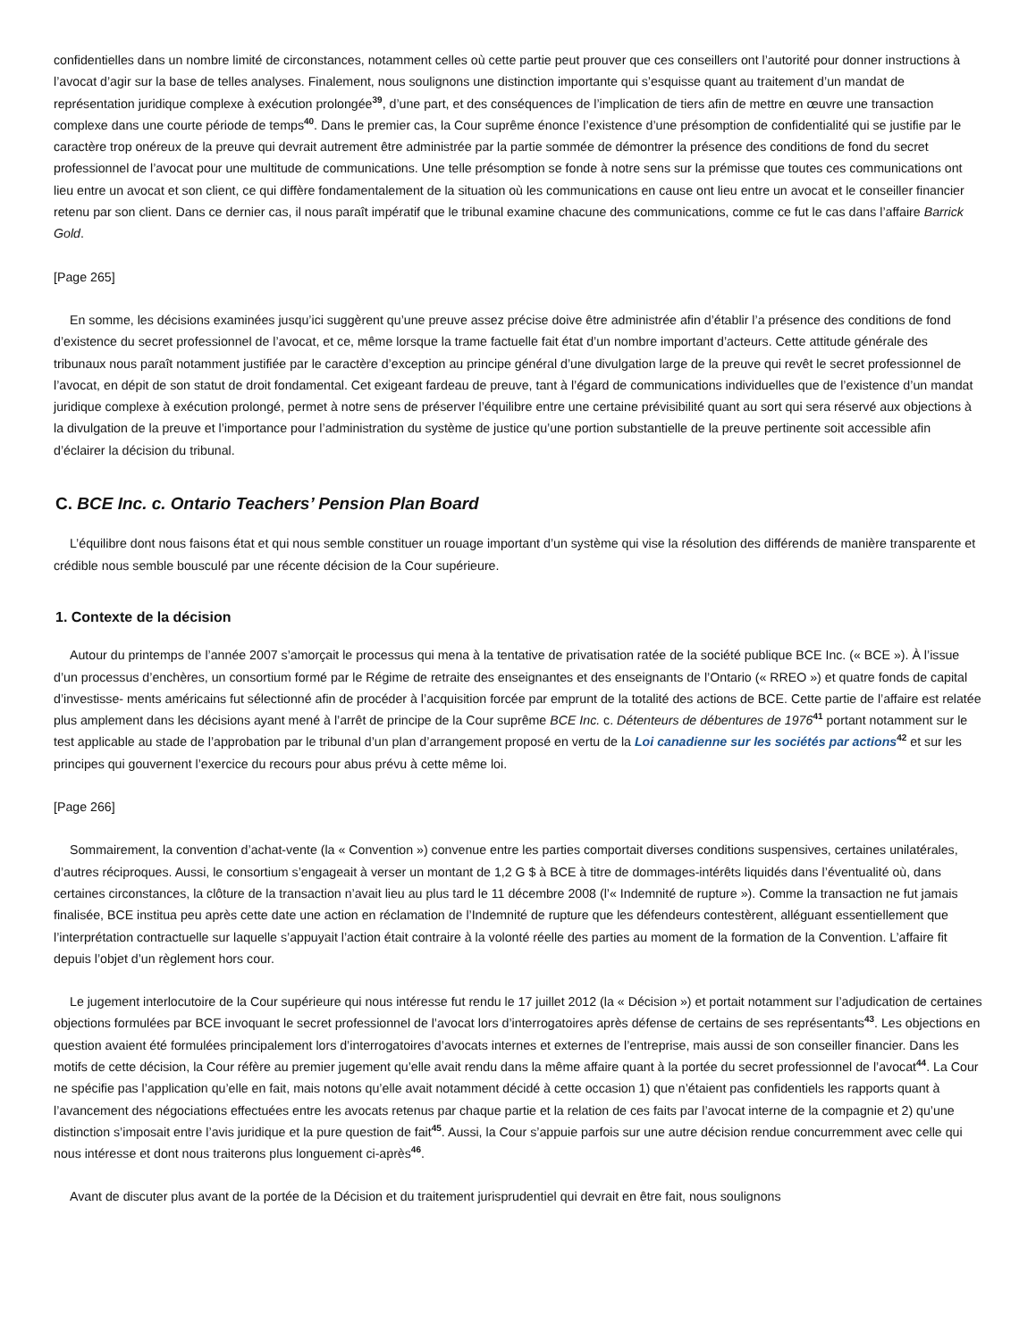confidentielles dans un nombre limité de circonstances, notamment celles où cette partie peut prouver que ces conseillers ont l’autorité pour donner instructions à l’avocat d’agir sur la base de telles analyses. Finalement, nous soulignons une distinction importante qui s’esquisse quant au traitement d’un mandat de représentation juridique complexe à exécution prolongée<sup>39</sup>, d’une part, et des conséquences de l’implication de tiers afin de mettre en œuvre une transaction complexe dans une courte période de temps<sup>40</sup>. Dans le premier cas, la Cour suprême énonce l’existence d’une présomption de confidentialité qui se justifie par le caractère trop onéreux de la preuve qui devrait autrement être administrée par la partie sommée de démontrer la présence des conditions de fond du secret professionnel de l’avocat pour une multitude de communications. Une telle présomption se fonde à notre sens sur la prémisse que toutes ces communications ont lieu entre un avocat et son client, ce qui diffère fondamentalement de la situation où les communications en cause ont lieu entre un avocat et le conseiller financier retenu par son client. Dans ce dernier cas, il nous paraît impératif que le tribunal examine chacune des communications, comme ce fut le cas dans l’affaire Barrick Gold.
[Page 265]
En somme, les décisions examinées jusqu’ici suggèrent qu’une preuve assez précise doive être administrée afin d’établir l’a présence des conditions de fond d’existence du secret professionnel de l’avocat, et ce, même lorsque la trame factuelle fait état d’un nombre important d’acteurs. Cette attitude générale des tribunaux nous paraît notamment justifiée par le caractère d’exception au principe général d’une divulgation large de la preuve qui revêt le secret professionnel de l’avocat, en dépit de son statut de droit fondamental. Cet exigeant fardeau de preuve, tant à l’égard de communications individuelles que de l’existence d’un mandat juridique complexe à exécution prolongé, permet à notre sens de préserver l’équilibre entre une certaine prévisibilité quant au sort qui sera réservé aux objections à la divulgation de la preuve et l’importance pour l’administration du système de justice qu’une portion substantielle de la preuve pertinente soit accessible afin d’éclairer la décision du tribunal.
C. BCE Inc. c. Ontario Teachers’ Pension Plan Board
L’équilibre dont nous faisons état et qui nous semble constituer un rouage important d’un système qui vise la résolution des différends de manière transparente et crédible nous semble bousculé par une récente décision de la Cour supérieure.
1. Contexte de la décision
Autour du printemps de l’année 2007 s’amorçait le processus qui mena à la tentative de privatisation ratée de la société publique BCE Inc. (« BCE »). À l’issue d’un processus d’enchères, un consortium formé par le Régime de retraite des enseignantes et des enseignants de l’Ontario (« RREO ») et quatre fonds de capital d’investisse- ments américains fut sélectionné afin de procéder à l’acquisition forcée par emprunt de la totalité des actions de BCE. Cette partie de l’affaire est relatée plus amplement dans les décisions ayant mené à l’arrêt de principe de la Cour suprême BCE Inc. c. Détenteurs de débentures de 1976<sup>41</sup> portant notamment sur le test applicable au stade de l’approbation par le tribunal d’un plan d’arrangement proposé en vertu de la Loi canadienne sur les sociétés par actions<sup>42</sup> et sur les principes qui gouvernent l’exercice du recours pour abus prévu à cette même loi.
[Page 266]
Sommairement, la convention d’achat-vente (la « Convention ») convenue entre les parties comportait diverses conditions suspensives, certaines unilatérales, d’autres réciproques. Aussi, le consortium s’engageait à verser un montant de 1,2 G $ à BCE à titre de dommages-intérêts liquidés dans l’éventualité où, dans certaines circonstances, la clôture de la transaction n’avait lieu au plus tard le 11 décembre 2008 (l’« Indemnité de rupture »). Comme la transaction ne fut jamais finalisée, BCE institua peu après cette date une action en réclamation de l’Indemnité de rupture que les défendeurs contestèrent, alléguant essentiellement que l’interprétation contractuelle sur laquelle s’appuyait l’action était contraire à la volonté réelle des parties au moment de la formation de la Convention. L’affaire fit depuis l’objet d’un règlement hors cour.
Le jugement interlocutoire de la Cour supérieure qui nous intéresse fut rendu le 17 juillet 2012 (la « Décision ») et portait notamment sur l’adjudication de certaines objections formulées par BCE invoquant le secret professionnel de l’avocat lors d’interrogatoires après défense de certains de ses représentants<sup>43</sup>. Les objections en question avaient été formulées principalement lors d’interrogatoires d’avocats internes et externes de l’entreprise, mais aussi de son conseiller financier. Dans les motifs de cette décision, la Cour réfère au premier jugement qu’elle avait rendu dans la même affaire quant à la portée du secret professionnel de l’avocat<sup>44</sup>. La Cour ne spécifie pas l’application qu’elle en fait, mais notons qu’elle avait notamment décidé à cette occasion 1) que n’étaient pas confidentiels les rapports quant à l’avancement des négociations effectuées entre les avocats retenus par chaque partie et la relation de ces faits par l’avocat interne de la compagnie et 2) qu’une distinction s’imposait entre l’avis juridique et la pure question de fait<sup>45</sup>. Aussi, la Cour s’appuie parfois sur une autre décision rendue concurremment avec celle qui nous intéresse et dont nous traiterons plus longuement ci-après<sup>46</sup>.
Avant de discuter plus avant de la portée de la Décision et du traitement jurisprudentiel qui devrait en être fait, nous soulignons